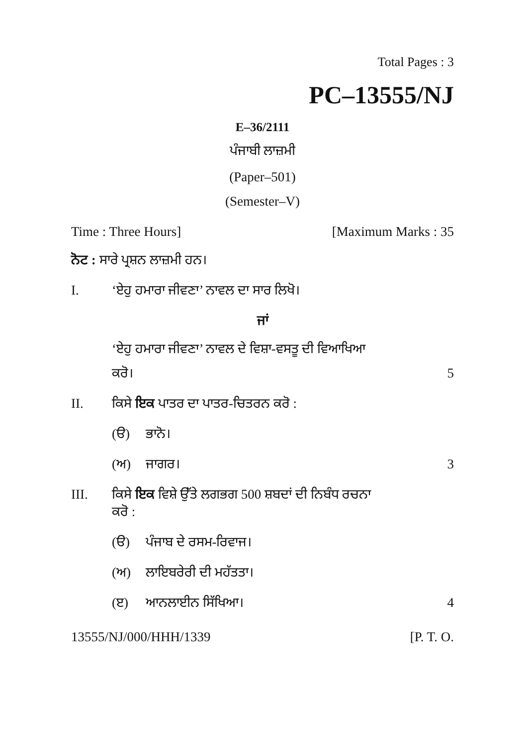Total Pages : 3
PC–13555/NJ
E–36/2111
ਪੰਜਾਬੀ ਲਾਜ਼ਮੀ
(Paper–501)
(Semester–V)
Time : Three Hours] [Maximum Marks : 35
ਨੋਟ : ਸਾਰੇ ਪ੍ਰਸ਼ਨ ਲਾਜ਼ਮੀ ਹਨ।
I. ‘ਏਹੁ ਹਮਾਰਾ ਜੀਵਣਾ’ ਨਾਵਲ ਦਾ ਸਾਰ ਲਿਖੋ।
ਜਾਂ
‘ਏਹੁ ਹਮਾਰਾ ਜੀਵਣਾ’ ਨਾਵਲ ਦੇ ਵਿਸ਼ਾ-ਵਸਤੂ ਦੀ ਵਿਆਖਿਆ
ਕਰੋ। 5
II. ਕਿਸੇ ਇਕ ਪਾਤਰ ਦਾ ਪਾਤਰ-ਚਿਤਰਨ ਕਰੋ :
(ੳ) ਭਾਨੋ।
(ਅ) ਜਾਗਰ। 3
III. ਕਿਸੇ ਇਕ ਵਿਸ਼ੇ ਉੱਤੇ ਲਗਭਗ 500 ਸ਼ਬਦਾਂ ਦੀ ਨਿਬੰਧ ਰਚਨਾ
ਕਰੋ :
(ੳ) ਪੰਜਾਬ ਦੇ ਰਸਮ-ਰਿਵਾਜ।
(ਅ) ਲਾਇਬਰੇਰੀ ਦੀ ਮਹੱਤਤਾ।
(ੲ) ਆਨਲਾਈਨ ਸਿੱਖਿਆ। 4
13555/NJ/000/HHH/1339 [P. T. O.